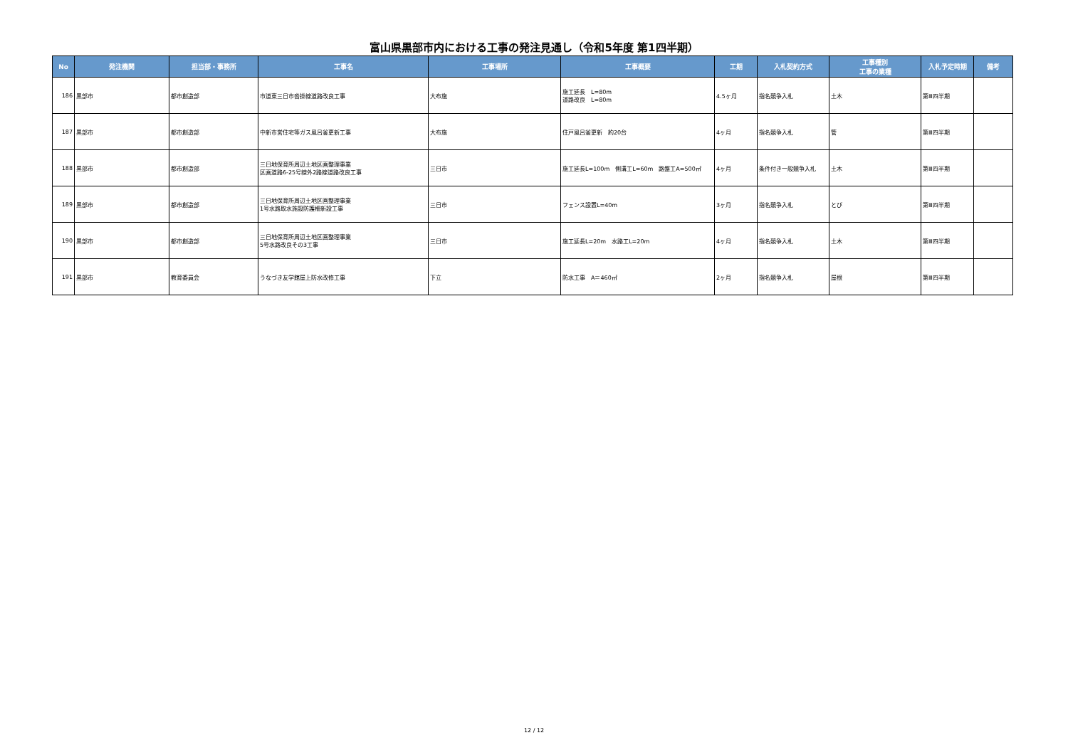富山県黒部市内における工事の発注見通し（令和5年度 第1四半期）
| No | 発注機関 | 担当部・事務所 | 工事名 | 工事場所 | 工事概要 | 工期 | 入札契約方式 | 工事種別 工事の業種 | 入札予定時期 | 備考 |
| --- | --- | --- | --- | --- | --- | --- | --- | --- | --- | --- |
| 186 | 黒部市 | 都市創造部 | 市道東三日市沓掛線道路改良工事 | 大布施 | 施工延長 L=80m 道路改良 L=80m | 4.5ヶ月 | 指名競争入札 | 土木 | 第Ⅲ四半期 | |
| 187 | 黒部市 | 都市創造部 | 中新市営住宅等ガス風呂釜更新工事 | 大布施 | 住戸風呂釜更新 約20台 | 4ヶ月 | 指名競争入札 | 管 | 第Ⅲ四半期 | |
| 188 | 黒部市 | 都市創造部 | 三日地保育所周辺土地区画整理事業 区画道路6-25号線外2路線道路改良工事 | 三日市 | 施工延長L=100m 側溝工L=60m 路盤工A=500㎡ | 4ヶ月 | 条件付き一般競争入札 | 土木 | 第Ⅲ四半期 | |
| 189 | 黒部市 | 都市創造部 | 三日地保育所周辺土地区画整理事業 1号水路取水施設防護柵新設工事 | 三日市 | フェンス設置L=40m | 3ヶ月 | 指名競争入札 | とび | 第Ⅲ四半期 | |
| 190 | 黒部市 | 都市創造部 | 三日地保育所周辺土地区画整理事業 5号水路改良その3工事 | 三日市 | 施工延長L=20m 水路工L=20m | 4ヶ月 | 指名競争入札 | 土木 | 第Ⅲ四半期 | |
| 191 | 黒部市 | 教育委員会 | うなづき友学館屋上防水改修工事 | 下立 | 防水工事 A＝460㎡ | 2ヶ月 | 指名競争入札 | 屋根 | 第Ⅲ四半期 | |
12 / 12